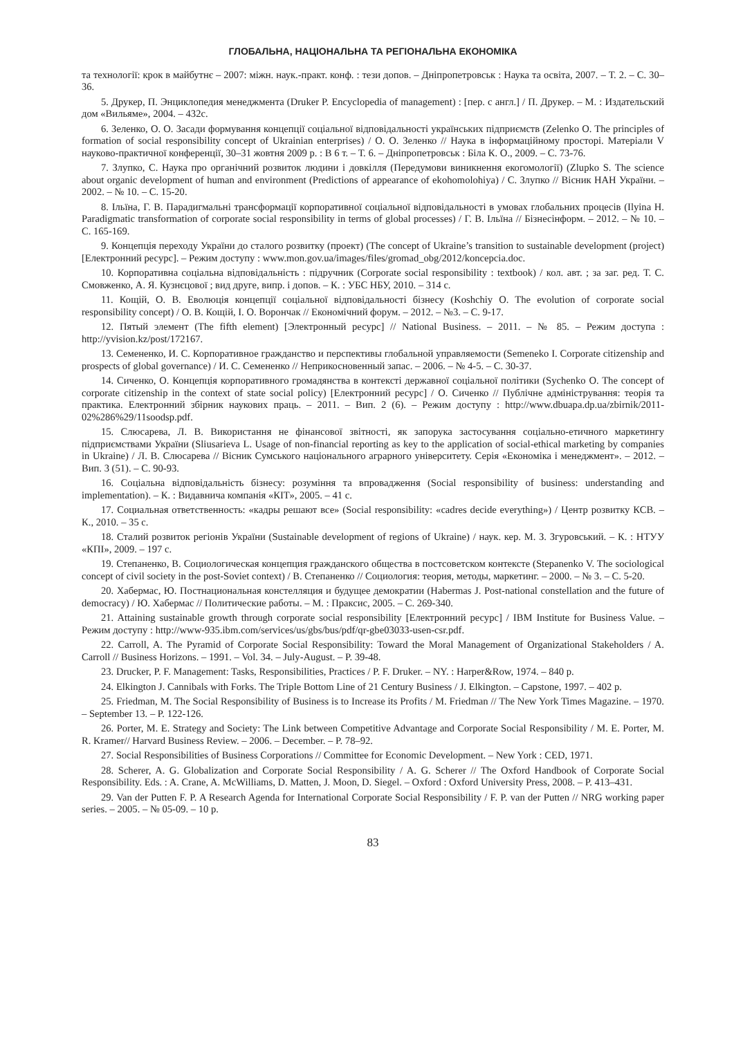ГЛОБАЛЬНА, НАЦІОНАЛЬНА ТА РЕГІОНАЛЬНА ЕКОНОМІКА
та технології: крок в майбутнє – 2007: міжн. наук.-практ. конф. : тези допов. – Дніпропетровськ : Наука та освіта, 2007. – Т. 2. – С. 30–36.
5. Друкер, П. Энциклопедия менеджмента (Druker P. Encyclopedia of management) : [пер. с англ.] / П. Друкер. – М. : Издательский дом «Вильяме», 2004. – 432с.
6. Зеленко, О. О. Засади формування концепції соціальної відповідальності українських підприємств (Zelenko O. The principles of formation of social responsibility concept of Ukrainian enterprises) / О. О. Зеленко // Наука в інформаційному просторі. Матеріали V науково-практичної конференції, 30–31 жовтня 2009 р. : В 6 т. – Т. 6. – Дніпропетровськ : Біла К. О., 2009. – С. 73-76.
7. Злупко, С. Наука про органічний розвиток людини і довкілля (Передумови виникнення екогомології) (Zlupko S. The science about organic development of human and environment (Predictions of appearance of ekohomolohiya) / С. Злупко // Вісник НАН України. – 2002. – № 10. – С. 15-20.
8. Ільїна, Г. В. Парадигмальні трансформації корпоративної соціальної відповідальності в умовах глобальних процесів (Ilyina H. Paradigmatic transformation of corporate social responsibility in terms of global processes) / Г. В. Ільїна // Бізнесінформ. – 2012. – № 10. – С. 165-169.
9. Концепція переходу України до сталого розвитку (проект) (The concept of Ukraine’s transition to sustainable development (project) [Електронний ресурс]. – Режим доступу : www.mon.gov.ua/images/files/gromad_obg/2012/koncepcia.doc.
10. Корпоративна соціальна відповідальність : підручник (Corporate social responsibility : textbook) / кол. авт. ; за заг. ред. Т. С. Смовженко, А. Я. Кузнєцової ; вид друге, випр. і допов. – К. : УБС НБУ, 2010. – 314 с.
11. Кощій, О. В. Еволюція концепції соціальної відповідальності бізнесу (Koshchiy O. The evolution of corporate social responsibility concept) / О. В. Кощій, І. О. Ворончак // Економічний форум. – 2012. – №3. – С. 9-17.
12. Пятый элемент (The fifth element) [Электронный ресурс] // National Business. – 2011. – № 85. – Режим доступа : http://yvision.kz/post/172167.
13. Семененко, И. С. Корпоративное гражданство и перспективы глобальной управляемости (Semeneko I. Corporate citizenship and prospects of global governance) / И. С. Семененко // Неприкосновенный запас. – 2006. – № 4-5. – С. 30-37.
14. Сиченко, О. Концепція корпоративного громадянства в контексті державної соціальної політики (Sychenko O. The concept of corporate citizenship in the context of state social policy) [Електронний ресурс] / О. Сиченко // Публічне адміністрування: теорія та практика. Електронний збірник наукових праць. – 2011. – Вип. 2 (6). – Режим доступу : http://www.dbuapa.dp.ua/zbirnik/2011-02%286%29/11soodsp.pdf.
15. Слюсарева, Л. В. Використання не фінансової звітності, як запорука застосування соціально-етичного маркетингу підприємствами України (Sliusarieva L. Usage of non-financial reporting as key to the application of social-ethical marketing by companies in Ukraine) / Л. В. Слюсарева // Вісник Сумського національного аграрного університету. Серія «Економіка і менеджмент». – 2012. – Вип. 3 (51). – С. 90-93.
16. Соціальна відповідальність бізнесу: розуміння та впровадження (Social responsibility of business: understanding and implementation). – К. : Видавнича компанія «КІТ», 2005. – 41 с.
17. Социальная ответственность: «кадры решают все» (Social responsibility: «cadres decide everything») / Центр розвитку КСВ. – К., 2010. – 35 с.
18. Сталий розвиток регіонів України (Sustainable development of regions of Ukraine) / наук. кер. М. З. Згуровський. – К. : НТУУ «КПІ», 2009. – 197 с.
19. Степаненко, В. Социологическая концепция гражданского общества в постсоветском контексте (Stepanenko V. The sociological concept of civil society in the post-Soviet context) / В. Степаненко // Социология: теория, методы, маркетинг. – 2000. – № 3. – С. 5-20.
20. Хабермас, Ю. Постнациональная констелляция и будущее демократии (Habermas J. Post-national constellation and the future of democracy) / Ю. Хабермас // Политические работы. – М. : Праксис, 2005. – С. 269-340.
21. Attaining sustainable growth through corporate social responsibility [Електронний ресурс] / IBM Institute for Business Value. – Режим доступу : http://www-935.ibm.com/services/us/gbs/bus/pdf/qr-gbe03033-usen-csr.pdf.
22. Carroll, A. The Pyramid of Corporate Social Responsibility: Toward the Moral Management of Organizational Stakeholders / A. Carroll // Business Horizons. – 1991. – Vol. 34. – July-August. – P. 39-48.
23. Drucker, P. F. Management: Tasks, Responsibilities, Practices / P. F. Druker. – NY. : Harper&Row, 1974. – 840 p.
24. Elkington J. Cannibals with Forks. The Triple Bottom Line of 21 Century Business / J. Elkington. – Capstone, 1997. – 402 p.
25. Friedman, M. The Social Responsibility of Business is to Increase its Profits / M. Friedman // The New York Times Magazine. – 1970. – September 13. – P. 122-126.
26. Porter, M. E. Strategy and Society: The Link between Competitive Advantage and Corporate Social Responsibility / M. E. Porter, M. R. Kramer// Harvard Business Review. – 2006. – December. – P. 78–92.
27. Social Responsibilities of Business Corporations // Committee for Economic Development. – New York : CED, 1971.
28. Scherer, A. G. Globalization and Corporate Social Responsibility / A. G. Scherer // The Oxford Handbook of Corporate Social Responsibility. Eds. : A. Crane, A. McWilliams, D. Matten, J. Moon, D. Siegel. – Oxford : Oxford University Press, 2008. – P. 413–431.
29. Van der Putten F. P. A Research Agenda for International Corporate Social Responsibility / F. P. van der Putten // NRG working paper series. – 2005. – № 05-09. – 10 p.
83